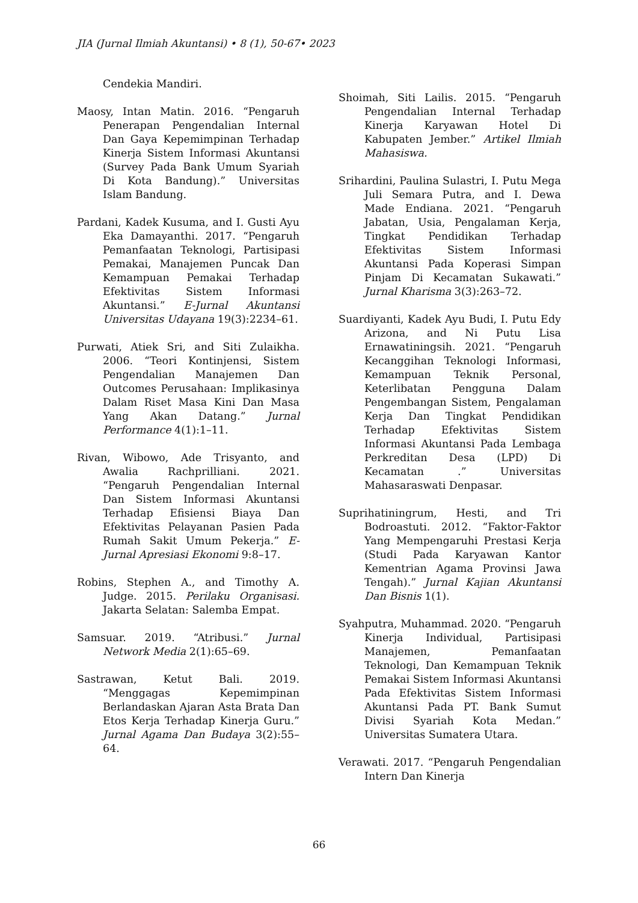JIA (Jurnal Ilmiah Akuntansi) • 8 (1), 50-67• 2023
Cendekia Mandiri.
Maosy, Intan Matin. 2016. “Pengaruh Penerapan Pengendalian Internal Dan Gaya Kepemimpinan Terhadap Kinerja Sistem Informasi Akuntansi (Survey Pada Bank Umum Syariah Di Kota Bandung).” Universitas Islam Bandung.
Pardani, Kadek Kusuma, and I. Gusti Ayu Eka Damayanthi. 2017. “Pengaruh Pemanfaatan Teknologi, Partisipasi Pemakai, Manajemen Puncak Dan Kemampuan Pemakai Terhadap Efektivitas Sistem Informasi Akuntansi.” E-Jurnal Akuntansi Universitas Udayana 19(3):2234–61.
Purwati, Atiek Sri, and Siti Zulaikha. 2006. “Teori Kontinjensi, Sistem Pengendalian Manajemen Dan Outcomes Perusahaan: Implikasinya Dalam Riset Masa Kini Dan Masa Yang Akan Datang.” Jurnal Performance 4(1):1–11.
Rivan, Wibowo, Ade Trisyanto, and Awalia Rachprilliani. 2021. “Pengaruh Pengendalian Internal Dan Sistem Informasi Akuntansi Terhadap Efisiensi Biaya Dan Efektivitas Pelayanan Pasien Pada Rumah Sakit Umum Pekerja.” E-Jurnal Apresiasi Ekonomi 9:8–17.
Robins, Stephen A., and Timothy A. Judge. 2015. Perilaku Organisasi. Jakarta Selatan: Salemba Empat.
Samsuar. 2019. “Atribusi.” Jurnal Network Media 2(1):65–69.
Sastrawan, Ketut Bali. 2019. “Menggagas Kepemimpinan Berlandaskan Ajaran Asta Brata Dan Etos Kerja Terhadap Kinerja Guru.” Jurnal Agama Dan Budaya 3(2):55–64.
Shoimah, Siti Lailis. 2015. “Pengaruh Pengendalian Internal Terhadap Kinerja Karyawan Hotel Di Kabupaten Jember.” Artikel Ilmiah Mahasiswa.
Srihardini, Paulina Sulastri, I. Putu Mega Juli Semara Putra, and I. Dewa Made Endiana. 2021. “Pengaruh Jabatan, Usia, Pengalaman Kerja, Tingkat Pendidikan Terhadap Efektivitas Sistem Informasi Akuntansi Pada Koperasi Simpan Pinjam Di Kecamatan Sukawati.” Jurnal Kharisma 3(3):263–72.
Suardiyanti, Kadek Ayu Budi, I. Putu Edy Arizona, and Ni Putu Lisa Ernawatiningsih. 2021. “Pengaruh Kecanggihan Teknologi Informasi, Kemampuan Teknik Personal, Keterlibatan Pengguna Dalam Pengembangan Sistem, Pengalaman Kerja Dan Tingkat Pendidikan Terhadap Efektivitas Sistem Informasi Akuntansi Pada Lembaga Perkreditan Desa (LPD) Di Kecamatan .” Universitas Mahasaraswati Denpasar.
Suprihatiningrum, Hesti, and Tri Bodroastuti. 2012. “Faktor-Faktor Yang Mempengaruhi Prestasi Kerja (Studi Pada Karyawan Kantor Kementrian Agama Provinsi Jawa Tengah).” Jurnal Kajian Akuntansi Dan Bisnis 1(1).
Syahputra, Muhammad. 2020. “Pengaruh Kinerja Individual, Partisipasi Manajemen, Pemanfaatan Teknologi, Dan Kemampuan Teknik Pemakai Sistem Informasi Akuntansi Pada Efektivitas Sistem Informasi Akuntansi Pada PT. Bank Sumut Divisi Syariah Kota Medan.” Universitas Sumatera Utara.
Verawati. 2017. “Pengaruh Pengendalian Intern Dan Kinerja
66